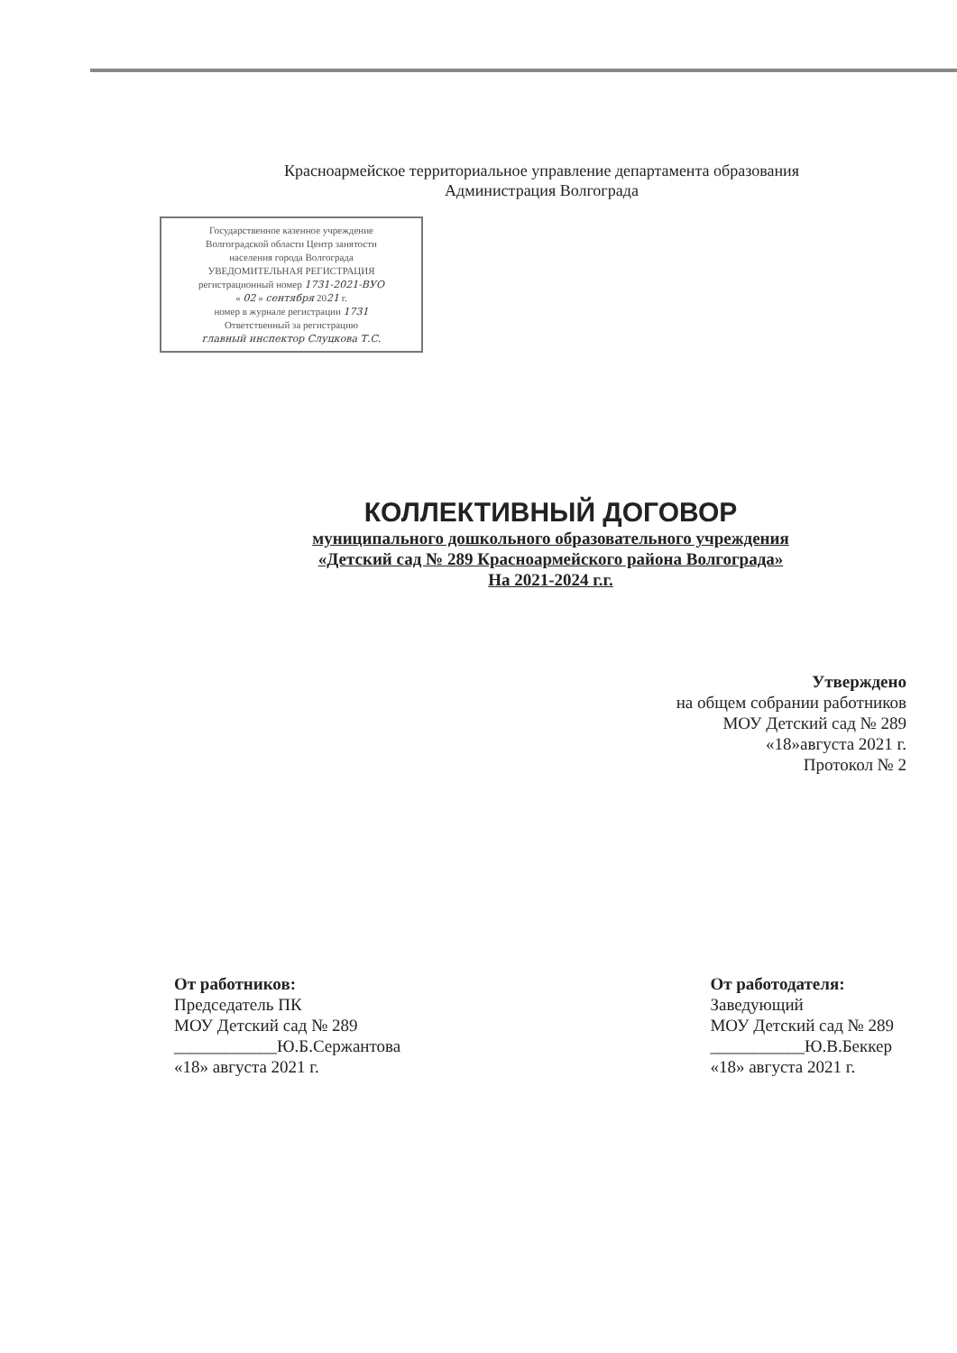Красноармейское территориальное управление департамента образования
Администрация Волгограда
Государственное казенное учреждение
Волгоградской области Центр занятости
населения города Волгограда
УВЕДОМИТЕЛЬНАЯ РЕГИСТРАЦИЯ
регистрационный номер 1731-2021-ВУО
« 02 » сентября 2021 г.
номер в журнале регистрации 1731
Ответственный за регистрацию
главный инспектор Слуцкова Т.С.
КОЛЛЕКТИВНЫЙ ДОГОВОР
муниципального дошкольного образовательного учреждения
«Детский сад № 289 Красноармейского района Волгограда»
На 2021-2024 г.г.
Утверждено
на общем собрании работников
МОУ Детский сад № 289
«18»августа 2021 г.
Протокол № 2
От работников:
Председатель ПК
МОУ Детский сад № 289
____________Ю.Б.Сержантова
«18» августа 2021 г.
От работодателя:
Заведующий
МОУ Детский сад № 289
___________Ю.В.Беккер
«18» августа 2021 г.